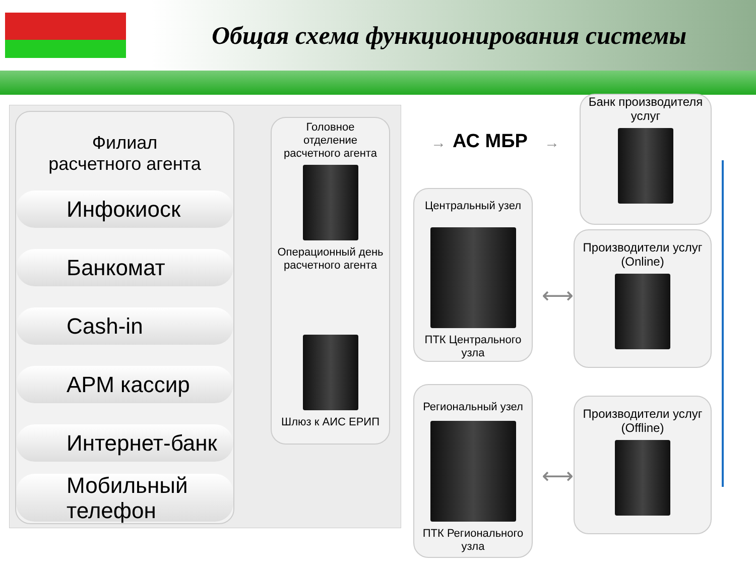Общая схема функционирования системы
Филиал
расчетного агента
Инфокиоск
Банкомат
Cash-in
АРМ кассир
Интернет-банк
Мобильный
телефон
Головное
отделение
расчетного агента
Операционный день расчетного агента
Шлюз к АИС ЕРИП
АС МБР
→ →
Центральный узел
ПТК Центрального узла
Региональный узел
ПТК Регионального узла
Банк производителя
услуг
Производители услуг
(Online)
Производители услуг
(Offline)
⟷
⟷